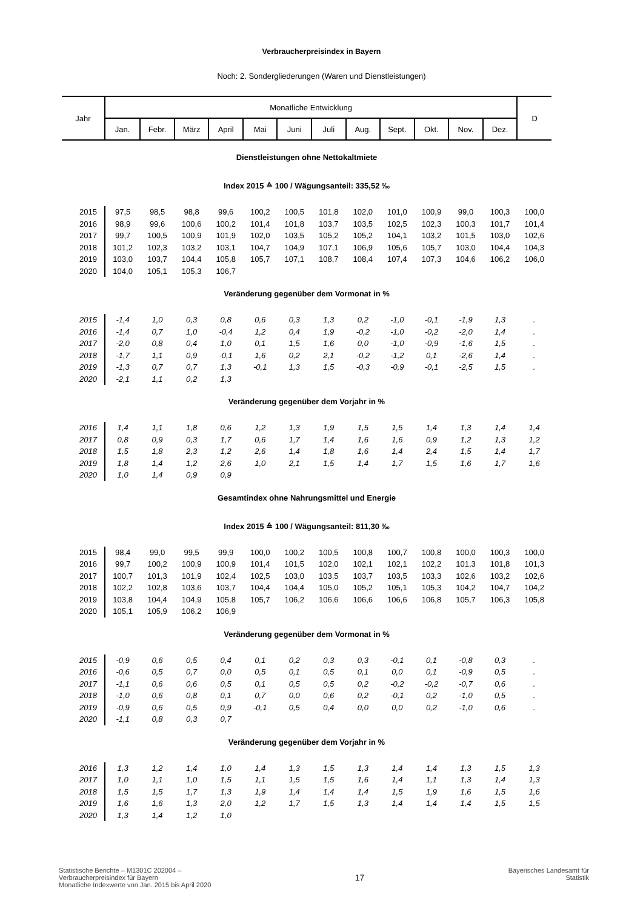Verbraucherpreisindex in Bayern
Noch: 2. Sondergliederungen (Waren und Dienstleistungen)
| Jahr | Monatliche Entwicklung | | | | | | | | | | | | D |
| --- | --- | --- | --- | --- | --- | --- | --- | --- | --- | --- | --- | --- | --- |
| | Jan. | Febr. | März | April | Mai | Juni | Juli | Aug. | Sept. | Okt. | Nov. | Dez. | |
| Dienstleistungen ohne Nettokaltmiete | | | | | | | | | | | | | |
| Index 2015 ≙ 100 / Wägungsanteil: 335,52 ‰ | | | | | | | | | | | | | |
| 2015 | 97,5 | 98,5 | 98,8 | 99,6 | 100,2 | 100,5 | 101,8 | 102,0 | 101,0 | 100,9 | 99,0 | 100,3 | 100,0 |
| 2016 | 98,9 | 99,6 | 100,6 | 100,2 | 101,4 | 101,8 | 103,7 | 103,5 | 102,5 | 102,3 | 100,3 | 101,7 | 101,4 |
| 2017 | 99,7 | 100,5 | 100,9 | 101,9 | 102,0 | 103,5 | 105,2 | 105,2 | 104,1 | 103,2 | 101,5 | 103,0 | 102,6 |
| 2018 | 101,2 | 102,3 | 103,2 | 103,1 | 104,7 | 104,9 | 107,1 | 106,9 | 105,6 | 105,7 | 103,0 | 104,4 | 104,3 |
| 2019 | 103,0 | 103,7 | 104,4 | 105,8 | 105,7 | 107,1 | 108,7 | 108,4 | 107,4 | 107,3 | 104,6 | 106,2 | 106,0 |
| 2020 | 104,0 | 105,1 | 105,3 | 106,7 | | | | | | | | | |
| Veränderung gegenüber dem Vormonat in % | | | | | | | | | | | | | |
| 2015 | -1,4 | 1,0 | 0,3 | 0,8 | 0,6 | 0,3 | 1,3 | 0,2 | -1,0 | -0,1 | -1,9 | 1,3 | . |
| 2016 | -1,4 | 0,7 | 1,0 | -0,4 | 1,2 | 0,4 | 1,9 | -0,2 | -1,0 | -0,2 | -2,0 | 1,4 | . |
| 2017 | -2,0 | 0,8 | 0,4 | 1,0 | 0,1 | 1,5 | 1,6 | 0,0 | -1,0 | -0,9 | -1,6 | 1,5 | . |
| 2018 | -1,7 | 1,1 | 0,9 | -0,1 | 1,6 | 0,2 | 2,1 | -0,2 | -1,2 | 0,1 | -2,6 | 1,4 | . |
| 2019 | -1,3 | 0,7 | 0,7 | 1,3 | -0,1 | 1,3 | 1,5 | -0,3 | -0,9 | -0,1 | -2,5 | 1,5 | . |
| 2020 | -2,1 | 1,1 | 0,2 | 1,3 | | | | | | | | | |
| Veränderung gegenüber dem Vorjahr in % | | | | | | | | | | | | | |
| 2016 | 1,4 | 1,1 | 1,8 | 0,6 | 1,2 | 1,3 | 1,9 | 1,5 | 1,5 | 1,4 | 1,3 | 1,4 | 1,4 |
| 2017 | 0,8 | 0,9 | 0,3 | 1,7 | 0,6 | 1,7 | 1,4 | 1,6 | 1,6 | 0,9 | 1,2 | 1,3 | 1,2 |
| 2018 | 1,5 | 1,8 | 2,3 | 1,2 | 2,6 | 1,4 | 1,8 | 1,6 | 1,4 | 2,4 | 1,5 | 1,4 | 1,7 |
| 2019 | 1,8 | 1,4 | 1,2 | 2,6 | 1,0 | 2,1 | 1,5 | 1,4 | 1,7 | 1,5 | 1,6 | 1,7 | 1,6 |
| 2020 | 1,0 | 1,4 | 0,9 | 0,9 | | | | | | | | | |
| Gesamtindex ohne Nahrungsmittel und Energie | | | | | | | | | | | | | |
| Index 2015 ≙ 100 / Wägungsanteil: 811,30 ‰ | | | | | | | | | | | | | |
| 2015 | 98,4 | 99,0 | 99,5 | 99,9 | 100,0 | 100,2 | 100,5 | 100,8 | 100,7 | 100,8 | 100,0 | 100,3 | 100,0 |
| 2016 | 99,7 | 100,2 | 100,9 | 100,9 | 101,4 | 101,5 | 102,0 | 102,1 | 102,1 | 102,2 | 101,3 | 101,8 | 101,3 |
| 2017 | 100,7 | 101,3 | 101,9 | 102,4 | 102,5 | 103,0 | 103,5 | 103,7 | 103,5 | 103,3 | 102,6 | 103,2 | 102,6 |
| 2018 | 102,2 | 102,8 | 103,6 | 103,7 | 104,4 | 104,4 | 105,0 | 105,2 | 105,1 | 105,3 | 104,2 | 104,7 | 104,2 |
| 2019 | 103,8 | 104,4 | 104,9 | 105,8 | 105,7 | 106,2 | 106,6 | 106,6 | 106,6 | 106,8 | 105,7 | 106,3 | 105,8 |
| 2020 | 105,1 | 105,9 | 106,2 | 106,9 | | | | | | | | | |
| Veränderung gegenüber dem Vormonat in % | | | | | | | | | | | | | |
| 2015 | -0,9 | 0,6 | 0,5 | 0,4 | 0,1 | 0,2 | 0,3 | 0,3 | -0,1 | 0,1 | -0,8 | 0,3 | . |
| 2016 | -0,6 | 0,5 | 0,7 | 0,0 | 0,5 | 0,1 | 0,5 | 0,1 | 0,0 | 0,1 | -0,9 | 0,5 | . |
| 2017 | -1,1 | 0,6 | 0,6 | 0,5 | 0,1 | 0,5 | 0,5 | 0,2 | -0,2 | -0,2 | -0,7 | 0,6 | . |
| 2018 | -1,0 | 0,6 | 0,8 | 0,1 | 0,7 | 0,0 | 0,6 | 0,2 | -0,1 | 0,2 | -1,0 | 0,5 | . |
| 2019 | -0,9 | 0,6 | 0,5 | 0,9 | -0,1 | 0,5 | 0,4 | 0,0 | 0,0 | 0,2 | -1,0 | 0,6 | . |
| 2020 | -1,1 | 0,8 | 0,3 | 0,7 | | | | | | | | | |
| Veränderung gegenüber dem Vorjahr in % | | | | | | | | | | | | | |
| 2016 | 1,3 | 1,2 | 1,4 | 1,0 | 1,4 | 1,3 | 1,5 | 1,3 | 1,4 | 1,4 | 1,3 | 1,5 | 1,3 |
| 2017 | 1,0 | 1,1 | 1,0 | 1,5 | 1,1 | 1,5 | 1,5 | 1,6 | 1,4 | 1,1 | 1,3 | 1,4 | 1,3 |
| 2018 | 1,5 | 1,5 | 1,7 | 1,3 | 1,9 | 1,4 | 1,4 | 1,4 | 1,5 | 1,9 | 1,6 | 1,5 | 1,6 |
| 2019 | 1,6 | 1,6 | 1,3 | 2,0 | 1,2 | 1,7 | 1,5 | 1,3 | 1,4 | 1,4 | 1,4 | 1,5 | 1,5 |
| 2020 | 1,3 | 1,4 | 1,2 | 1,0 | | | | | | | | | |
Statistische Berichte – M1301C 202004 –
Verbraucherpreisindex für Bayern
Monatliche Indexwerte von Jan. 2015 bis April 2020
17
Bayerisches Landesamt für
Statistik